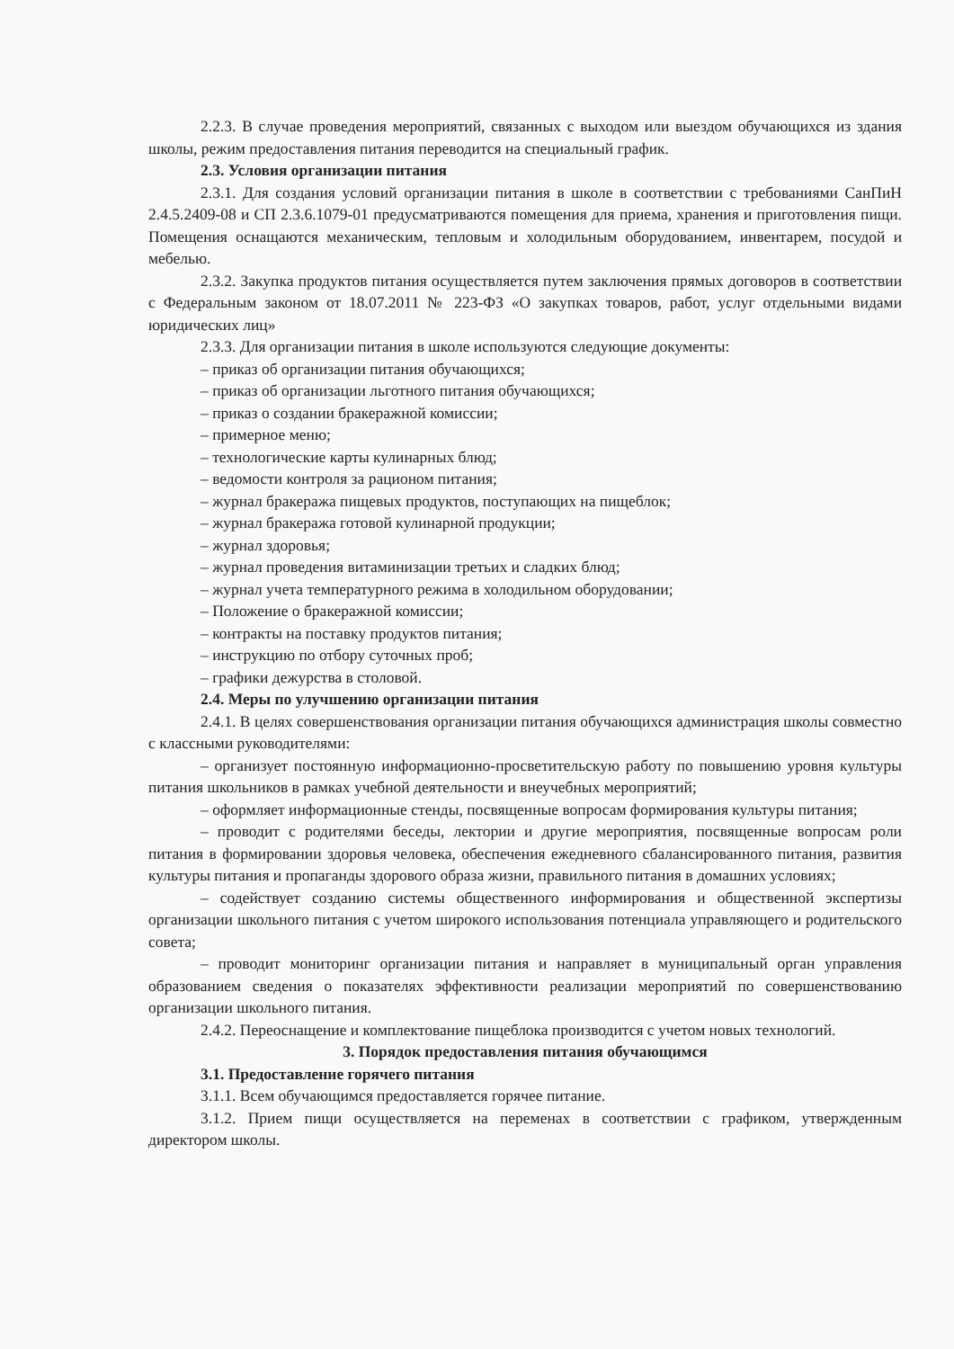2.2.3. В случае проведения мероприятий, связанных с выходом или выездом обучающихся из здания школы, режим предоставления питания переводится на специальный график.
2.3. Условия организации питания
2.3.1. Для создания условий организации питания в школе в соответствии с требованиями СанПиН 2.4.5.2409-08 и СП 2.3.6.1079-01 предусматриваются помещения для приема, хранения и приготовления пищи. Помещения оснащаются механическим, тепловым и холодильным оборудованием, инвентарем, посудой и мебелью.
2.3.2. Закупка продуктов питания осуществляется путем заключения прямых договоров в соответствии с Федеральным законом от 18.07.2011 № 223-ФЗ «О закупках товаров, работ, услуг отдельными видами юридических лиц»
2.3.3. Для организации питания в школе используются следующие документы:
– приказ об организации питания обучающихся;
– приказ об организации льготного питания обучающихся;
– приказ о создании бракеражной комиссии;
– примерное меню;
– технологические карты кулинарных блюд;
– ведомости контроля за рационом питания;
– журнал бракеража пищевых продуктов, поступающих на пищеблок;
– журнал бракеража готовой кулинарной продукции;
– журнал здоровья;
– журнал проведения витаминизации третьих и сладких блюд;
– журнал учета температурного режима в холодильном оборудовании;
– Положение о бракеражной комиссии;
– контракты на поставку продуктов питания;
– инструкцию по отбору суточных проб;
– графики дежурства в столовой.
2.4. Меры по улучшению организации питания
2.4.1. В целях совершенствования организации питания обучающихся администрация школы совместно с классными руководителями:
– организует постоянную информационно-просветительскую работу по повышению уровня культуры питания школьников в рамках учебной деятельности и внеучебных мероприятий;
– оформляет информационные стенды, посвященные вопросам формирования культуры питания;
– проводит с родителями беседы, лектории и другие мероприятия, посвященные вопросам роли питания в формировании здоровья человека, обеспечения ежедневного сбалансированного питания, развития культуры питания и пропаганды здорового образа жизни, правильного питания в домашних условиях;
– содействует созданию системы общественного информирования и общественной экспертизы организации школьного питания с учетом широкого использования потенциала управляющего и родительского совета;
– проводит мониторинг организации питания и направляет в муниципальный орган управления образованием сведения о показателях эффективности реализации мероприятий по совершенствованию организации школьного питания.
2.4.2. Переоснащение и комплектование пищеблока производится с учетом новых технологий.
3. Порядок предоставления питания обучающимся
3.1. Предоставление горячего питания
3.1.1. Всем обучающимся предоставляется горячее питание.
3.1.2. Прием пищи осуществляется на переменах в соответствии с графиком, утвержденным директором школы.